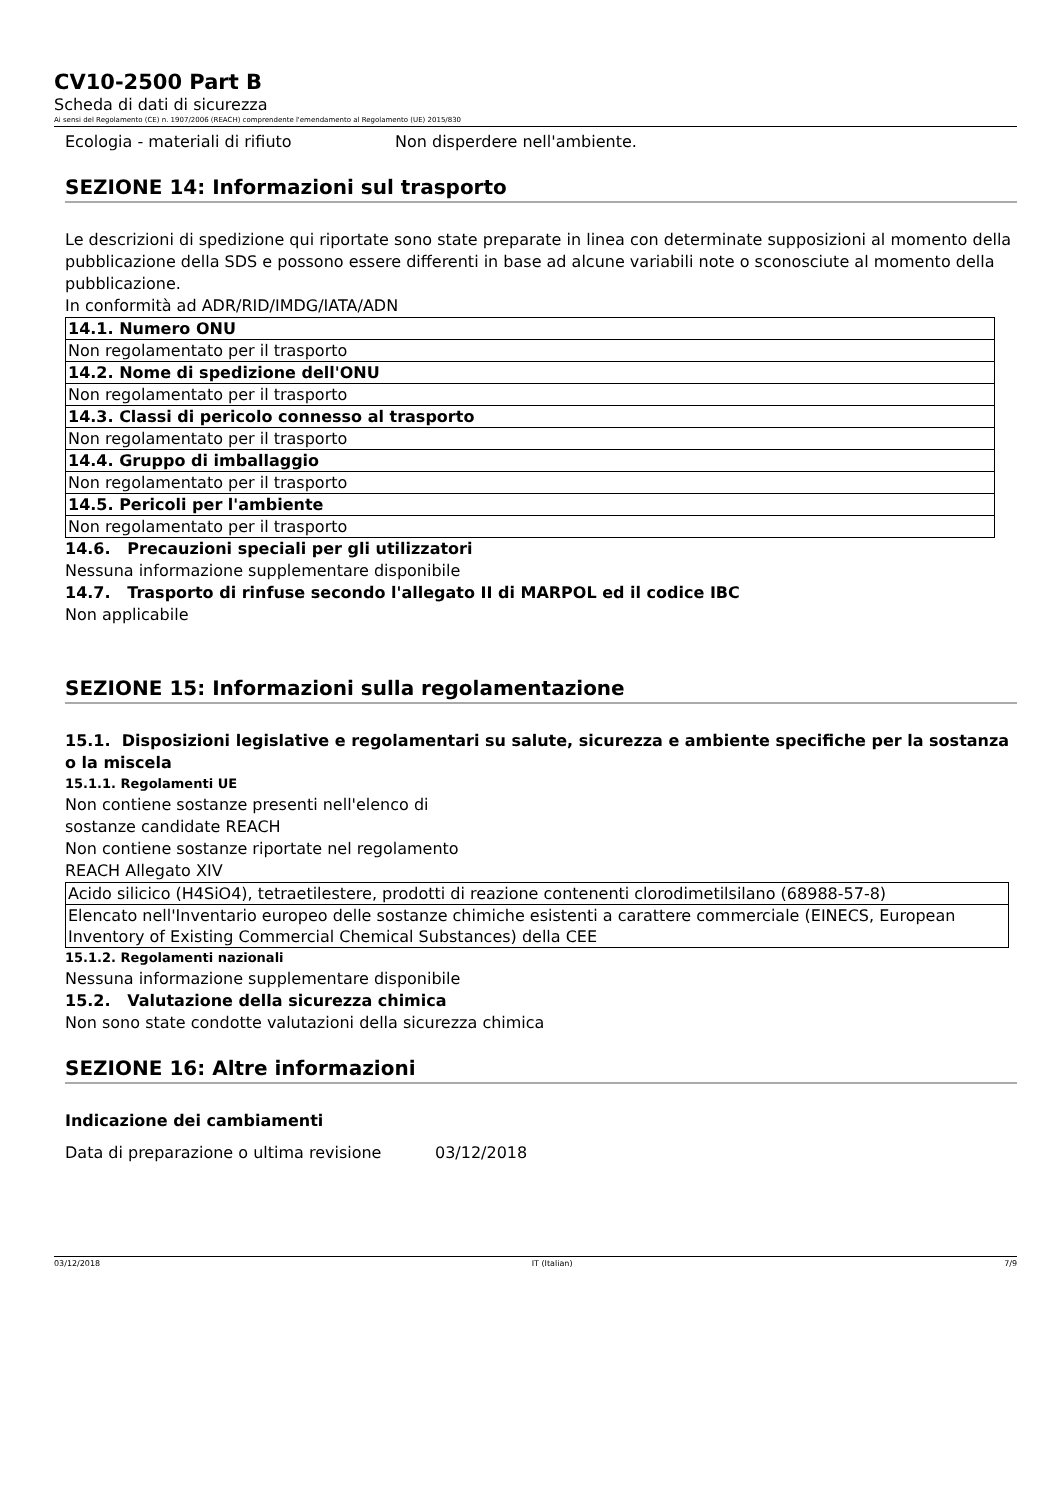CV10-2500 Part B
Scheda di dati di sicurezza
Ai sensi del Regolamento (CE) n. 1907/2006 (REACH) comprendente l'emendamento al Regolamento (UE) 2015/830
Ecologia - materiali di rifiuto Non disperdere nell'ambiente.
SEZIONE 14: Informazioni sul trasporto
Le descrizioni di spedizione qui riportate sono state preparate in linea con determinate supposizioni al momento della pubblicazione della SDS e possono essere differenti in base ad alcune variabili note o sconosciute al momento della pubblicazione.
In conformità ad ADR/RID/IMDG/IATA/ADN
| 14.1. Numero ONU |
| Non regolamentato per il trasporto |
| 14.2. Nome di spedizione dell'ONU |
| Non regolamentato per il trasporto |
| 14.3. Classi di pericolo connesso al trasporto |
| Non regolamentato per il trasporto |
| 14.4. Gruppo di imballaggio |
| Non regolamentato per il trasporto |
| 14.5. Pericoli per l'ambiente |
| Non regolamentato per il trasporto |
14.6. Precauzioni speciali per gli utilizzatori
Nessuna informazione supplementare disponibile
14.7. Trasporto di rinfuse secondo l'allegato II di MARPOL ed il codice IBC
Non applicabile
SEZIONE 15: Informazioni sulla regolamentazione
15.1. Disposizioni legislative e regolamentari su salute, sicurezza e ambiente specifiche per la sostanza o la miscela
15.1.1. Regolamenti UE
Non contiene sostanze presenti nell'elenco di
sostanze candidate REACH
Non contiene sostanze riportate nel regolamento
REACH Allegato XIV
| Acido silicico (H4SiO4), tetraetilestere, prodotti di reazione contenenti clorodimetilsilano (68988-57-8) |
| Elencato nell'Inventario europeo delle sostanze chimiche esistenti a carattere commerciale (EINECS, European Inventory of Existing Commercial Chemical Substances) della CEE |
15.1.2. Regolamenti nazionali
Nessuna informazione supplementare disponibile
15.2. Valutazione della sicurezza chimica
Non sono state condotte valutazioni della sicurezza chimica
SEZIONE 16: Altre informazioni
Indicazione dei cambiamenti
Data di preparazione o ultima revisione 03/12/2018
03/12/2018 IT (Italian) 7/9